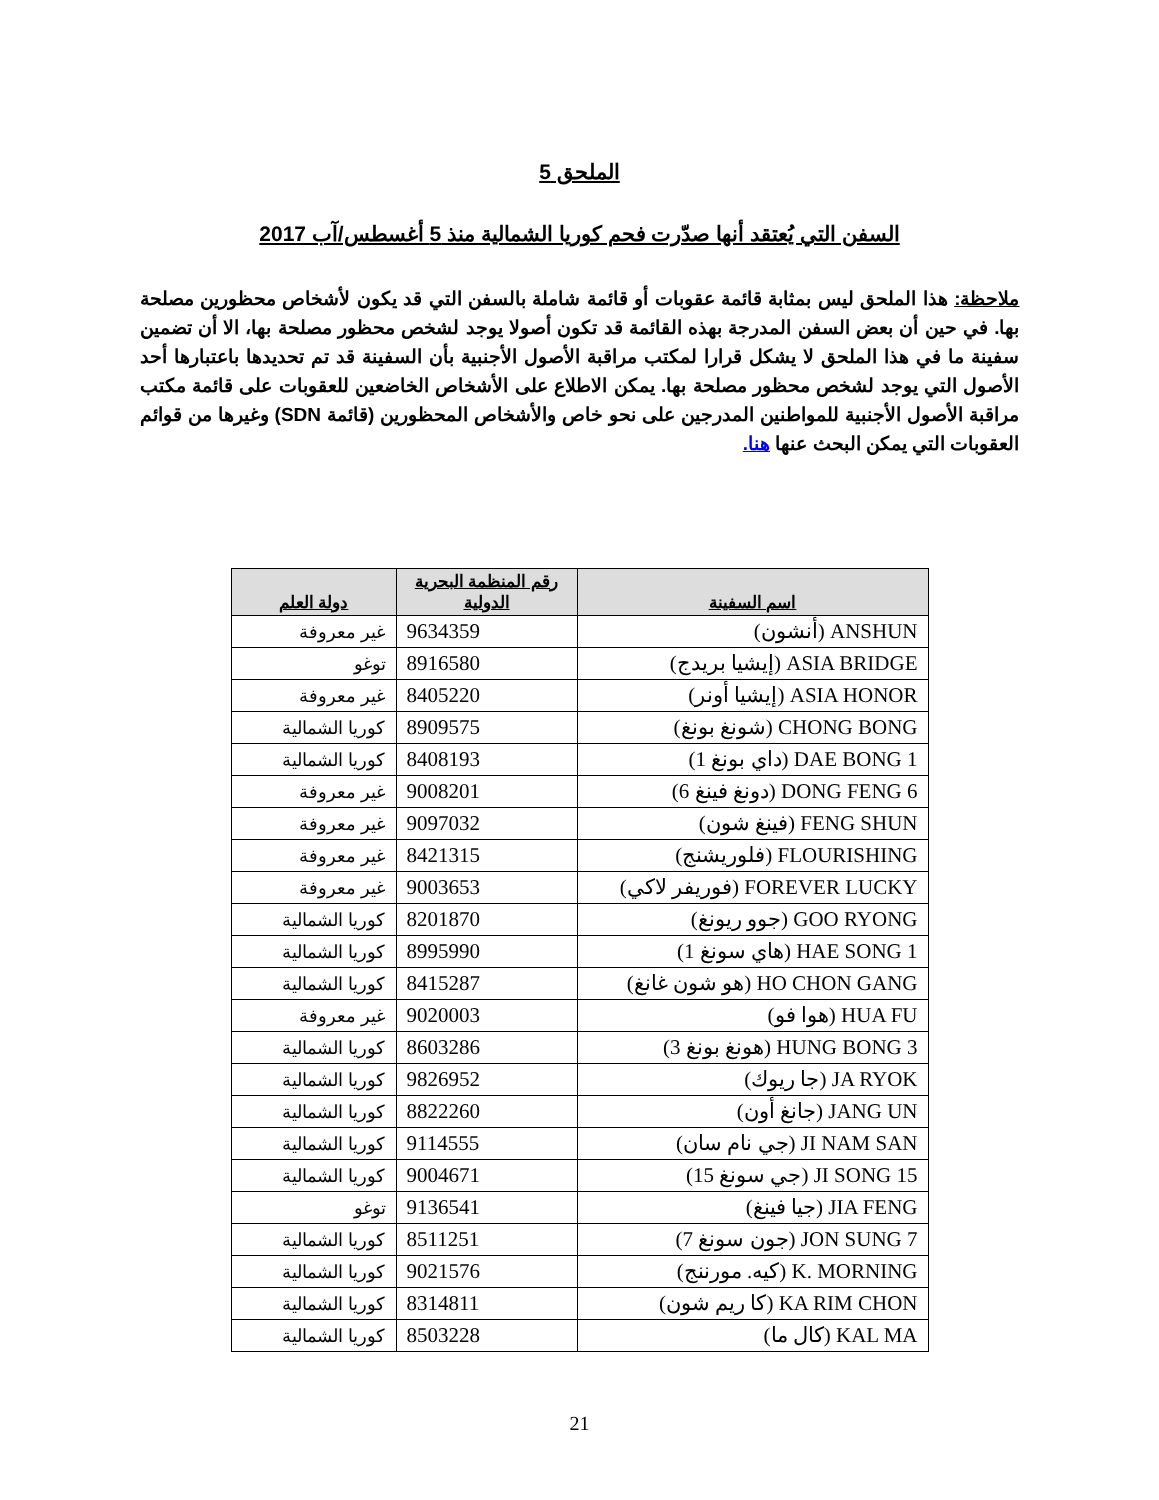الملحق 5
السفن التي يُعتقد أنها صدّرت فحم كوريا الشمالية منذ 5 أغسطس/آب 2017
ملاحظة: هذا الملحق ليس بمثابة قائمة عقوبات أو قائمة شاملة بالسفن التي قد يكون لأشخاص محظورين مصلحة بها. في حين أن بعض السفن المدرجة بهذه القائمة قد تكون أصولا يوجد لشخص محظور مصلحة بها، الا أن تضمين سفينة ما في هذا الملحق لا يشكل قرارا لمكتب مراقبة الأصول الأجنبية بأن السفينة قد تم تحديدها باعتبارها أحد الأصول التي يوجد لشخص محظور مصلحة بها. يمكن الاطلاع على الأشخاص الخاضعين للعقوبات على قائمة مكتب مراقبة الأصول الأجنبية للمواطنين المدرجين على نحو خاص والأشخاص المحظورين (قائمة SDN) وغيرها من قوائم العقوبات التي يمكن البحث عنها هنا.
| اسم السفينة | رقم المنظمة البحرية الدولية | دولة العلم |
| --- | --- | --- |
| ANSHUN (أنشون) | 9634359 | غير معروفة |
| ASIA BRIDGE (إيشيا بريدج) | 8916580 | توغو |
| ASIA HONOR (إيشيا أونر) | 8405220 | غير معروفة |
| CHONG BONG (شونغ بونغ) | 8909575 | كوريا الشمالية |
| DAE BONG 1 (داي بونغ 1) | 8408193 | كوريا الشمالية |
| DONG FENG 6 (دونغ فينغ 6) | 9008201 | غير معروفة |
| FENG SHUN (فينغ شون) | 9097032 | غير معروفة |
| FLOURISHING (فلوريشنج) | 8421315 | غير معروفة |
| FOREVER LUCKY (فوريفر لاكي) | 9003653 | غير معروفة |
| GOO RYONG (جوو ريونغ) | 8201870 | كوريا الشمالية |
| HAE SONG 1 (هاي سونغ 1) | 8995990 | كوريا الشمالية |
| HO CHON GANG (هو شون غانغ) | 8415287 | كوريا الشمالية |
| HUA FU (هوا فو) | 9020003 | غير معروفة |
| HUNG BONG 3 (هونغ بونغ 3) | 8603286 | كوريا الشمالية |
| JA RYOK (جا ريوك) | 9826952 | كوريا الشمالية |
| JANG UN (جانغ أون) | 8822260 | كوريا الشمالية |
| JI NAM SAN (جي نام سان) | 9114555 | كوريا الشمالية |
| JI SONG 15 (جي سونغ 15) | 9004671 | كوريا الشمالية |
| JIA FENG (جيا فينغ) | 9136541 | توغو |
| JON SUNG 7 (جون سونغ 7) | 8511251 | كوريا الشمالية |
| K. MORNING (كيه. مورننج) | 9021576 | كوريا الشمالية |
| KA RIM CHON (كا ريم شون) | 8314811 | كوريا الشمالية |
| KAL MA (كال ما) | 8503228 | كوريا الشمالية |
21